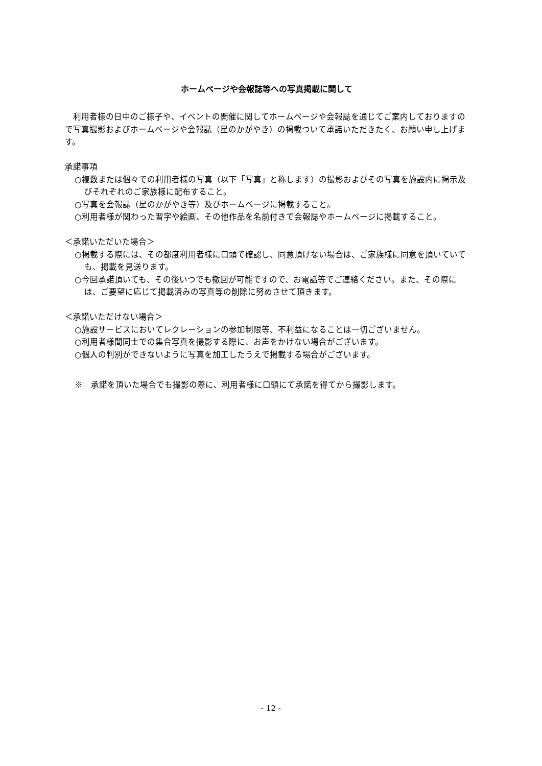ホームページや会報誌等への写真掲載に関して
　利用者様の日中のご様子や、イベントの開催に関してホームページや会報誌を通じてご案内しておりますので写真撮影およびホームページや会報誌（星のかがやき）の掲載ついて承諾いただきたく、お願い申し上げます。
承諾事項
○複数または個々での利用者様の写真（以下「写真」と称します）の撮影およびその写真を施設内に掲示及びそれぞれのご家族様に配布すること。
○写真を会報誌（星のかがやき等）及びホームページに掲載すること。
○利用者様が関わった習字や絵画、その他作品を名前付きで会報誌やホームページに掲載すること。
＜承諾いただいた場合＞
○掲載する際には、その都度利用者様に口頭で確認し、同意頂けない場合は、ご家族様に同意を頂いていても、掲載を見送ります。
○今回承諾頂いても、その後いつでも撤回が可能ですので、お電話等でご連絡ください。また、その際には、ご要望に応じて掲載済みの写真等の削除に努めさせて頂きます。
＜承諾いただけない場合＞
○施設サービスにおいてレクレーションの参加制限等、不利益になることは一切ございません。
○利用者様間同士での集合写真を撮影する際に、お声をかけない場合がございます。
○個人の判別ができないように写真を加工したうえで掲載する場合がございます。
※　承諾を頂いた場合でも撮影の際に、利用者様に口頭にて承諾を得てから撮影します。
- 12 -